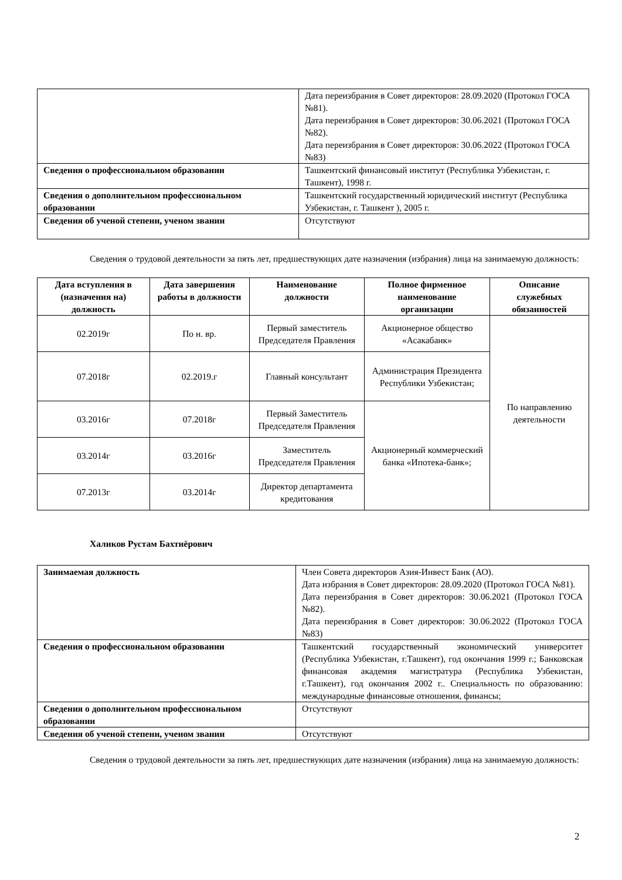| | Дата переизбрания в Совет директоров: 28.09.2020 (Протокол ГОСА №81). Дата переизбрания в Совет директоров: 30.06.2021 (Протокол ГОСА №82). Дата переизбрания в Совет директоров: 30.06.2022 (Протокол ГОСА №83) |
| Сведения о профессиональном образовании | Ташкентский финансовый институт (Республика Узбекистан, г. Ташкент), 1998 г. |
| Сведения о дополнительном профессиональном образовании | Ташкентский государственный юридический институт (Республика Узбекистан, г. Ташкент ), 2005 г. |
| Сведения об ученой степени, ученом звании | Отсутствуют |
Сведения о трудовой деятельности за пять лет, предшествующих дате назначения (избрания) лица на занимаемую должность:
| Дата вступления в (назначения на) должность | Дата завершения работы в должности | Наименование должности | Полное фирменное наименование организации | Описание служебных обязанностей |
| --- | --- | --- | --- | --- |
| 02.2019г | По н. вр. | Первый заместитель Председателя Правления | Акционерное общество «Асакабанк» | По направлению деятельности |
| 07.2018г | 02.2019.г | Главный консультант | Администрация Президента Республики Узбекистан; | |
| 03.2016г | 07.2018г | Первый Заместитель Председателя Правления | Акционерный коммерческий банка «Ипотека-банк»; | |
| 03.2014г | 03.2016г | Заместитель Председателя Правления | | |
| 07.2013г | 03.2014г | Директор департамента кредитования | | |
Халиков Рустам Бахтиёрович
| Занимаемая должность | Член Совета директоров Азия-Инвест Банк (АО). Дата избрания в Совет директоров: 28.09.2020 (Протокол ГОСА №81). Дата переизбрания в Совет директоров: 30.06.2021 (Протокол ГОСА №82). Дата переизбрания в Совет директоров: 30.06.2022 (Протокол ГОСА №83) |
| Сведения о профессиональном образовании | Ташкентский государственный экономический университет (Республика Узбекистан, г.Ташкент), год окончания 1999 г.; Банковская финансовая академия магистратура (Республика Узбекистан, г.Ташкент), год окончания 2002 г.. Специальность по образованию: международные финансовые отношения, финансы; |
| Сведения о дополнительном профессиональном образовании | Отсутствуют |
| Сведения об ученой степени, ученом звании | Отсутствуют |
Сведения о трудовой деятельности за пять лет, предшествующих дате назначения (избрания) лица на занимаемую должность:
2